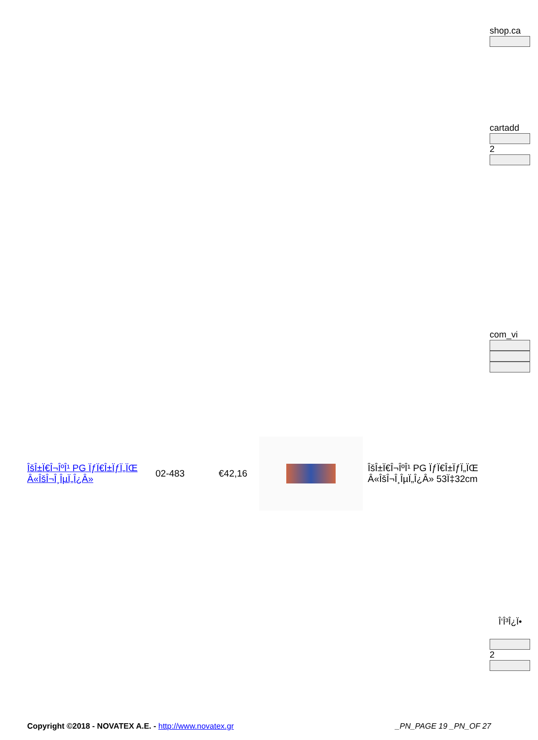shop.ca
cartadd
2
com_vi
ÎšÎ±Ï€Î¬ÎºÎ¹ PG ÏƒÏ€Î±ÏƒÏ„ÏŒ Â«ÎšÎ¬Î¸ÎµÏ„Î¿Â»
02-483 €42,16
ÎšÎ±Ï€Î¬ÎºÎ¹ PG ÏƒÏ€Î±ÏƒÏ„ÏŒ Â«ÎšÎ¬Î¸ÎµÏ„Î¿Â» 53Ï‡32cm
Î‘Î³Î¿Ï•
2
Copyright ©2018 - NOVATEX A.E. - http://www.novatex.gr
_PN_PAGE 19 _PN_OF 27